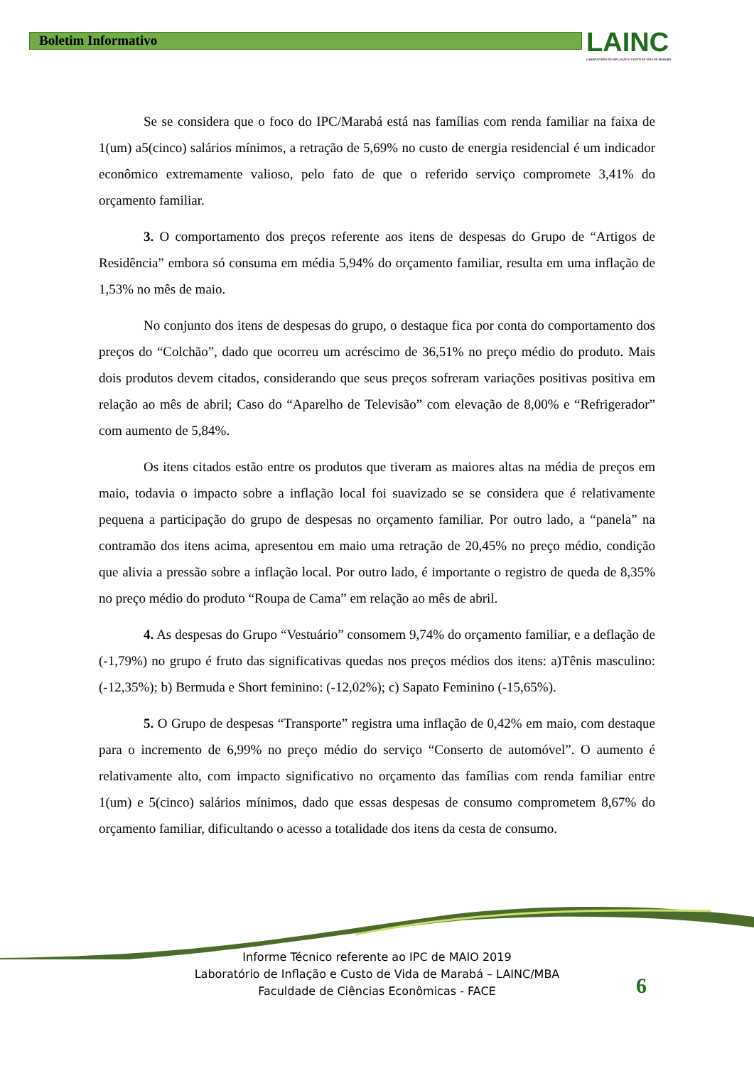Boletim Informativo
LAINC
LABORATÓRIO DE INFLAÇÃO E CUSTO DE VIDA DE MARABÁ
Se se considera que o foco do IPC/Marabá está nas famílias com renda familiar na faixa de 1(um) a5(cinco) salários mínimos, a retração de 5,69% no custo de energia residencial é um indicador econômico extremamente valioso, pelo fato de que o referido serviço compromete 3,41% do orçamento familiar.
3. O comportamento dos preços referente aos itens de despesas do Grupo de “Artigos de Residência” embora só consuma em média 5,94% do orçamento familiar, resulta em uma inflação de 1,53% no mês de maio.
No conjunto dos itens de despesas do grupo, o destaque fica por conta do comportamento dos preços do “Colchão”, dado que ocorreu um acréscimo de 36,51% no preço médio do produto. Mais dois produtos devem citados, considerando que seus preços sofreram variações positivas positiva em relação ao mês de abril; Caso do “Aparelho de Televisão” com elevação de 8,00% e “Refrigerador” com aumento de 5,84%.
Os itens citados estão entre os produtos que tiveram as maiores altas na média de preços em maio, todavia o impacto sobre a inflação local foi suavizado se se considera que é relativamente pequena a participação do grupo de despesas no orçamento familiar. Por outro lado, a “panela” na contramão dos itens acima, apresentou em maio uma retração de 20,45% no preço médio, condição que alivia a pressão sobre a inflação local. Por outro lado, é importante o registro de queda de 8,35% no preço médio do produto “Roupa de Cama” em relação ao mês de abril.
4. As despesas do Grupo “Vestuário” consomem 9,74% do orçamento familiar, e a deflação de (-1,79%) no grupo é fruto das significativas quedas nos preços médios dos itens: a)Tênis masculino: (-12,35%); b) Bermuda e Short feminino: (-12,02%); c) Sapato Feminino (-15,65%).
5. O Grupo de despesas “Transporte” registra uma inflação de 0,42% em maio, com destaque para o incremento de 6,99% no preço médio do serviço “Conserto de automóvel”. O aumento é relativamente alto, com impacto significativo no orçamento das famílias com renda familiar entre 1(um) e 5(cinco) salários mínimos, dado que essas despesas de consumo comprometem 8,67% do orçamento familiar, dificultando o acesso a totalidade dos itens da cesta de consumo.
Informe Técnico referente ao IPC de MAIO 2019
Laboratório de Inflação e Custo de Vida de Marabá – LAINC/MBA
Faculdade de Ciências Econômicas - FACE
6